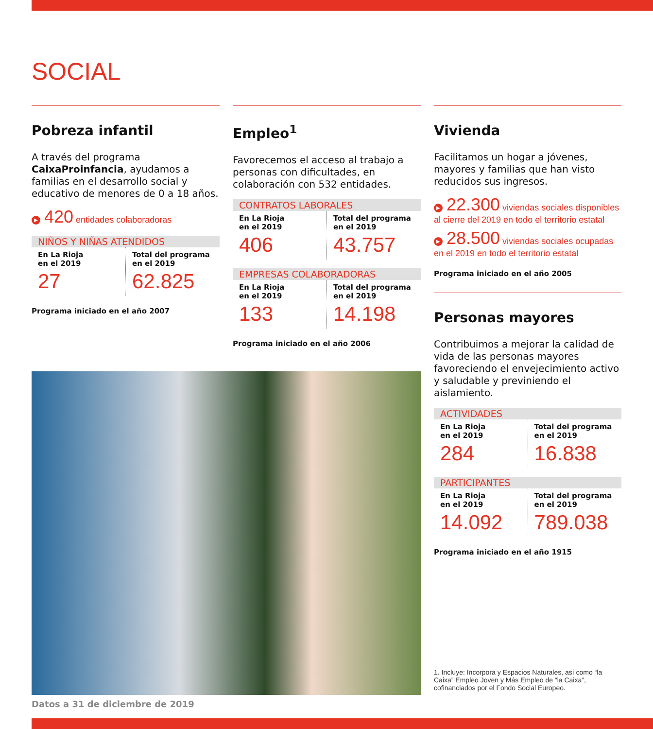SOCIAL
Pobreza infantil
A través del programa CaixaProinfancia, ayudamos a familias en el desarrollo social y educativo de menores de 0 a 18 años.
▶ 420 entidades colaboradoras
NIÑOS Y NIÑAS ATENDIDOS
| En La Rioja en el 2019 27 | Total del programa en el 2019 62.825 |
Programa iniciado en el año 2007
Empleo<sup>1</sup>
Favorecemos el acceso al trabajo a personas con dificultades, en colaboración con 532 entidades.
CONTRATOS LABORALES
| En La Rioja en el 2019 406 | Total del programa en el 2019 43.757 |
EMPRESAS COLABORADORAS
| En La Rioja en el 2019 133 | Total del programa en el 2019 14.198 |
Programa iniciado en el año 2006
Datos a 31 de diciembre de 2019
Vivienda
Facilitamos un hogar a jóvenes, mayores y familias que han visto reducidos sus ingresos.
▶ 22.300 viviendas sociales disponibles al cierre del 2019 en todo el territorio estatal
▶ 28.500 viviendas sociales ocupadas en el 2019 en todo el territorio estatal
Programa iniciado en el año 2005
Personas mayores
Contribuimos a mejorar la calidad de vida de las personas mayores favoreciendo el envejecimiento activo y saludable y previniendo el aislamiento.
ACTIVIDADES
| En La Rioja en el 2019 284 | Total del programa en el 2019 16.838 |
PARTICIPANTES
| En La Rioja en el 2019 14.092 | Total del programa en el 2019 789.038 |
Programa iniciado en el año 1915
1. Incluye: Incorpora y Espacios Naturales, así como “la Caixa” Empleo Joven y Más Empleo de “la Caixa”, cofinanciados por el Fondo Social Europeo.